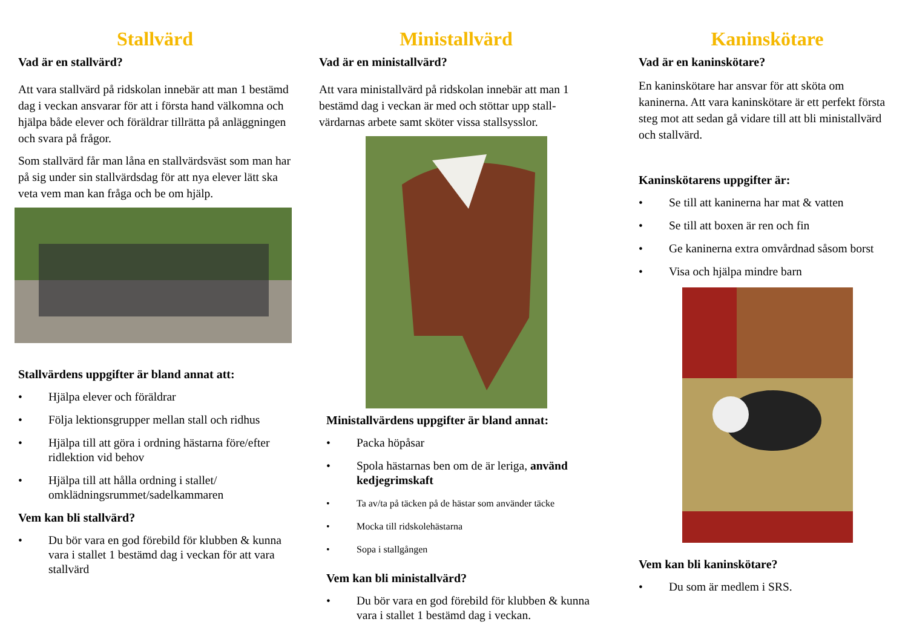Stallvärd
Vad är en stallvärd?
Att vara stallvärd på ridskolan innebär att man 1 bestämd dag i veckan ansvarar för att i första hand välkomna och hjälpa både elever och föräldrar tillrätta på anläggningen och svara på frågor.
Som stallvärd får man låna en stallvärdsväst som man har på sig under sin stallvärdsdag för att nya elever lätt ska veta vem man kan fråga och be om hjälp.
Stallvärdens uppgifter är bland annat att:
• Hjälpa elever och föräldrar
• Följa lektionsgrupper mellan stall och ridhus
• Hjälpa till att göra i ordning hästarna före/efter ridlektion vid behov
• Hjälpa till att hålla ordning i stallet/ omklädningsrummet/sadelkammaren
Vem kan bli stallvärd?
• Du bör vara en god förebild för klubben & kunna vara i stallet 1 bestämd dag i veckan för att vara stallvärd
Ministallvärd
Vad är en ministallvärd?
Att vara ministallvärd på ridskolan innebär att man 1 bestämd dag i veckan är med och stöttar upp stall-värdarnas arbete samt sköter vissa stallsysslor.
Ministallvärdens uppgifter är bland annat:
• Packa höpåsar
• Spola hästarnas ben om de är leriga, använd kedjegrimskaft
• Ta av/ta på täcken på de hästar som använder täcke
• Mocka till ridskolehästarna
• Sopa i stallgången
Vem kan bli ministallvärd?
• Du bör vara en god förebild för klubben & kunna vara i stallet 1 bestämd dag i veckan.
Kaninskötare
Vad är en kaninskötare?
En kaninskötare har ansvar för att sköta om kaninerna. Att vara kaninskötare är ett perfekt första steg mot att sedan gå vidare till att bli ministallvärd och stallvärd.
Kaninskötarens uppgifter är:
• Se till att kaninerna har mat & vatten
• Se till att boxen är ren och fin
• Ge kaninerna extra omvårdnad såsom borst
• Visa och hjälpa mindre barn
Vem kan bli kaninskötare?
• Du som är medlem i SRS.